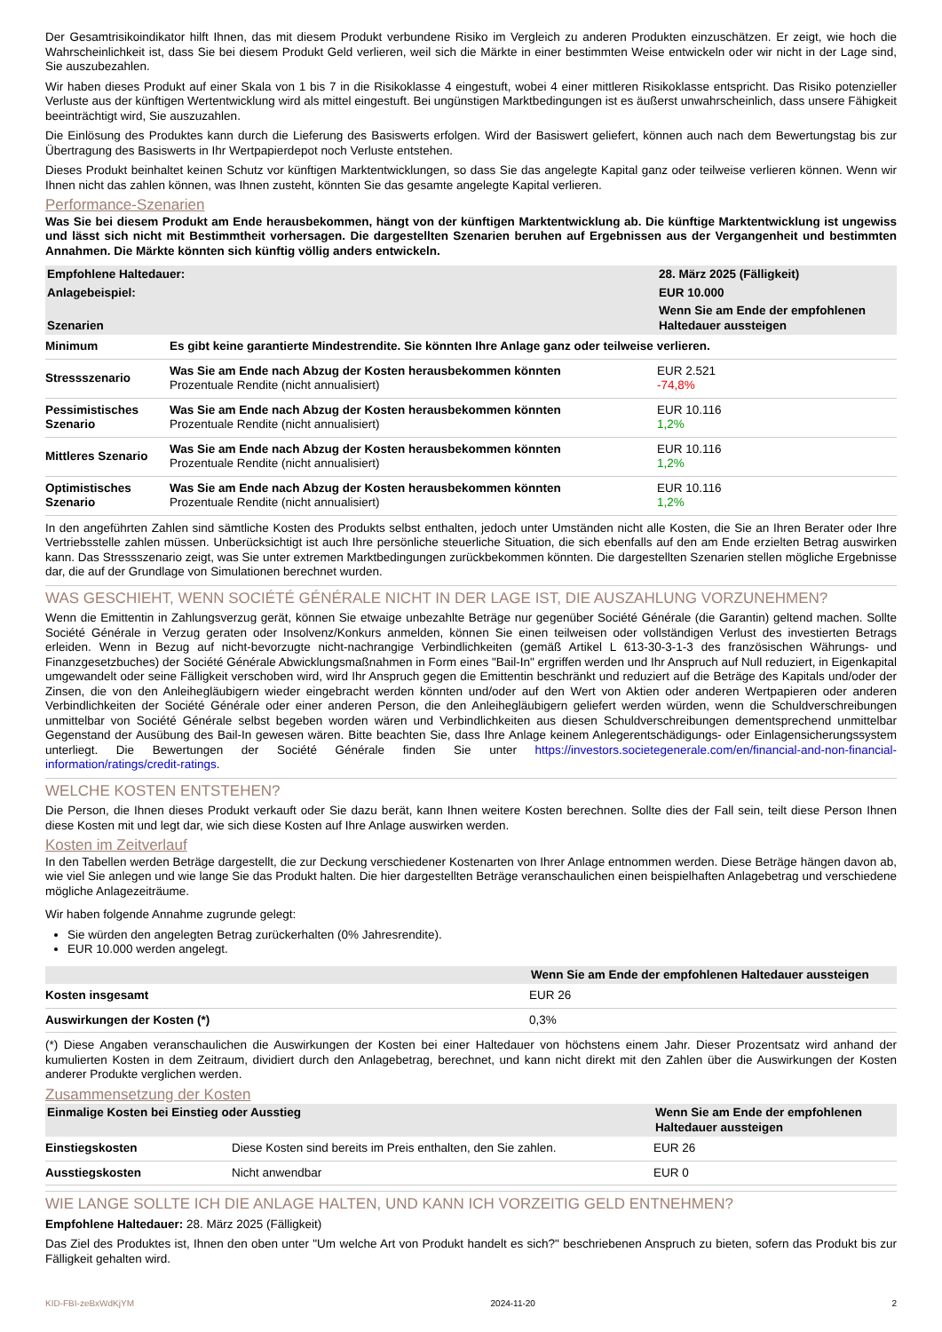Der Gesamtrisikoindikator hilft Ihnen, das mit diesem Produkt verbundene Risiko im Vergleich zu anderen Produkten einzuschätzen. Er zeigt, wie hoch die Wahrscheinlichkeit ist, dass Sie bei diesem Produkt Geld verlieren, weil sich die Märkte in einer bestimmten Weise entwickeln oder wir nicht in der Lage sind, Sie auszubezahlen.
Wir haben dieses Produkt auf einer Skala von 1 bis 7 in die Risikoklasse 4 eingestuft, wobei 4 einer mittleren Risikoklasse entspricht. Das Risiko potenzieller Verluste aus der künftigen Wertentwicklung wird als mittel eingestuft. Bei ungünstigen Marktbedingungen ist es äußerst unwahrscheinlich, dass unsere Fähigkeit beeinträchtigt wird, Sie auszuzahlen.
Die Einlösung des Produktes kann durch die Lieferung des Basiswerts erfolgen. Wird der Basiswert geliefert, können auch nach dem Bewertungstag bis zur Übertragung des Basiswerts in Ihr Wertpapierdepot noch Verluste entstehen.
Dieses Produkt beinhaltet keinen Schutz vor künftigen Marktentwicklungen, so dass Sie das angelegte Kapital ganz oder teilweise verlieren können. Wenn wir Ihnen nicht das zahlen können, was Ihnen zusteht, könnten Sie das gesamte angelegte Kapital verlieren.
Performance-Szenarien
Was Sie bei diesem Produkt am Ende herausbekommen, hängt von der künftigen Marktentwicklung ab. Die künftige Marktentwicklung ist ungewiss und lässt sich nicht mit Bestimmtheit vorhersagen. Die dargestellten Szenarien beruhen auf Ergebnissen aus der Vergangenheit und bestimmten Annahmen. Die Märkte könnten sich künftig völlig anders entwickeln.
| Empfohlene Haltedauer: | | 28. März 2025 (Fälligkeit) |
| --- | --- | --- |
| Anlagebeispiel: | | EUR 10.000 |
| Szenarien | | Wenn Sie am Ende der empfohlenen Haltedauer aussteigen |
| Minimum | Es gibt keine garantierte Mindestrendite. Sie könnten Ihre Anlage ganz oder teilweise verlieren. | |
| Stressszenario | Was Sie am Ende nach Abzug der Kosten herausbekommen könnten Prozentuale Rendite (nicht annualisiert) | EUR 2.521 -74,8% |
| Pessimistisches Szenario | Was Sie am Ende nach Abzug der Kosten herausbekommen könnten Prozentuale Rendite (nicht annualisiert) | EUR 10.116 1,2% |
| Mittleres Szenario | Was Sie am Ende nach Abzug der Kosten herausbekommen könnten Prozentuale Rendite (nicht annualisiert) | EUR 10.116 1,2% |
| Optimistisches Szenario | Was Sie am Ende nach Abzug der Kosten herausbekommen könnten Prozentuale Rendite (nicht annualisiert) | EUR 10.116 1,2% |
In den angeführten Zahlen sind sämtliche Kosten des Produkts selbst enthalten, jedoch unter Umständen nicht alle Kosten, die Sie an Ihren Berater oder Ihre Vertriebsstelle zahlen müssen. Unberücksichtigt ist auch Ihre persönliche steuerliche Situation, die sich ebenfalls auf den am Ende erzielten Betrag auswirken kann. Das Stressszenario zeigt, was Sie unter extremen Marktbedingungen zurückbekommen könnten. Die dargestellten Szenarien stellen mögliche Ergebnisse dar, die auf der Grundlage von Simulationen berechnet wurden.
WAS GESCHIEHT, WENN SOCIÉTÉ GÉNÉRALE NICHT IN DER LAGE IST, DIE AUSZAHLUNG VORZUNEHMEN?
Wenn die Emittentin in Zahlungsverzug gerät, können Sie etwaige unbezahlte Beträge nur gegenüber Société Générale (die Garantin) geltend machen. Sollte Société Générale in Verzug geraten oder Insolvenz/Konkurs anmelden, können Sie einen teilweisen oder vollständigen Verlust des investierten Betrags erleiden. Wenn in Bezug auf nicht-bevorzugte nicht-nachrangige Verbindlichkeiten (gemäß Artikel L 613-30-3-1-3 des französischen Währungs- und Finanzgesetzbuches) der Société Générale Abwicklungsmaßnahmen in Form eines "Bail-In" ergriffen werden und Ihr Anspruch auf Null reduziert, in Eigenkapital umgewandelt oder seine Fälligkeit verschoben wird, wird Ihr Anspruch gegen die Emittentin beschränkt und reduziert auf die Beträge des Kapitals und/oder der Zinsen, die von den Anleihegläubigern wieder eingebracht werden könnten und/oder auf den Wert von Aktien oder anderen Wertpapieren oder anderen Verbindlichkeiten der Société Générale oder einer anderen Person, die den Anleihegläubigern geliefert werden würden, wenn die Schuldverschreibungen unmittelbar von Société Générale selbst begeben worden wären und Verbindlichkeiten aus diesen Schuldverschreibungen dementsprechend unmittelbar Gegenstand der Ausübung des Bail-In gewesen wären. Bitte beachten Sie, dass Ihre Anlage keinem Anlegerentschädigungs- oder Einlagensicherungssystem unterliegt. Die Bewertungen der Société Générale finden Sie unter https://investors.societegenerale.com/en/financial-and-non-financial-information/ratings/credit-ratings.
WELCHE KOSTEN ENTSTEHEN?
Die Person, die Ihnen dieses Produkt verkauft oder Sie dazu berät, kann Ihnen weitere Kosten berechnen. Sollte dies der Fall sein, teilt diese Person Ihnen diese Kosten mit und legt dar, wie sich diese Kosten auf Ihre Anlage auswirken werden.
Kosten im Zeitverlauf
In den Tabellen werden Beträge dargestellt, die zur Deckung verschiedener Kostenarten von Ihrer Anlage entnommen werden. Diese Beträge hängen davon ab, wie viel Sie anlegen und wie lange Sie das Produkt halten. Die hier dargestellten Beträge veranschaulichen einen beispielhaften Anlagebetrag und verschiedene mögliche Anlagezeiträume.
Wir haben folgende Annahme zugrunde gelegt:
Sie würden den angelegten Betrag zurückerhalten (0% Jahresrendite).
EUR 10.000 werden angelegt.
| | Wenn Sie am Ende der empfohlenen Haltedauer aussteigen |
| --- | --- |
| Kosten insgesamt | EUR 26 |
| Auswirkungen der Kosten (*) | 0,3% |
(*) Diese Angaben veranschaulichen die Auswirkungen der Kosten bei einer Haltedauer von höchstens einem Jahr. Dieser Prozentsatz wird anhand der kumulierten Kosten in dem Zeitraum, dividiert durch den Anlagebetrag, berechnet, und kann nicht direkt mit den Zahlen über die Auswirkungen der Kosten anderer Produkte verglichen werden.
Zusammensetzung der Kosten
| Einmalige Kosten bei Einstieg oder Ausstieg | | Wenn Sie am Ende der empfohlenen Haltedauer aussteigen |
| --- | --- | --- |
| Einstiegskosten | Diese Kosten sind bereits im Preis enthalten, den Sie zahlen. | EUR 26 |
| Ausstiegskosten | Nicht anwendbar | EUR 0 |
WIE LANGE SOLLTE ICH DIE ANLAGE HALTEN, UND KANN ICH VORZEITIG GELD ENTNEHMEN?
Empfohlene Haltedauer: 28. März 2025 (Fälligkeit)
Das Ziel des Produktes ist, Ihnen den oben unter "Um welche Art von Produkt handelt es sich?" beschriebenen Anspruch zu bieten, sofern das Produkt bis zur Fälligkeit gehalten wird.
KID-FBI-zeBxWdKjYM 2024-11-20 2